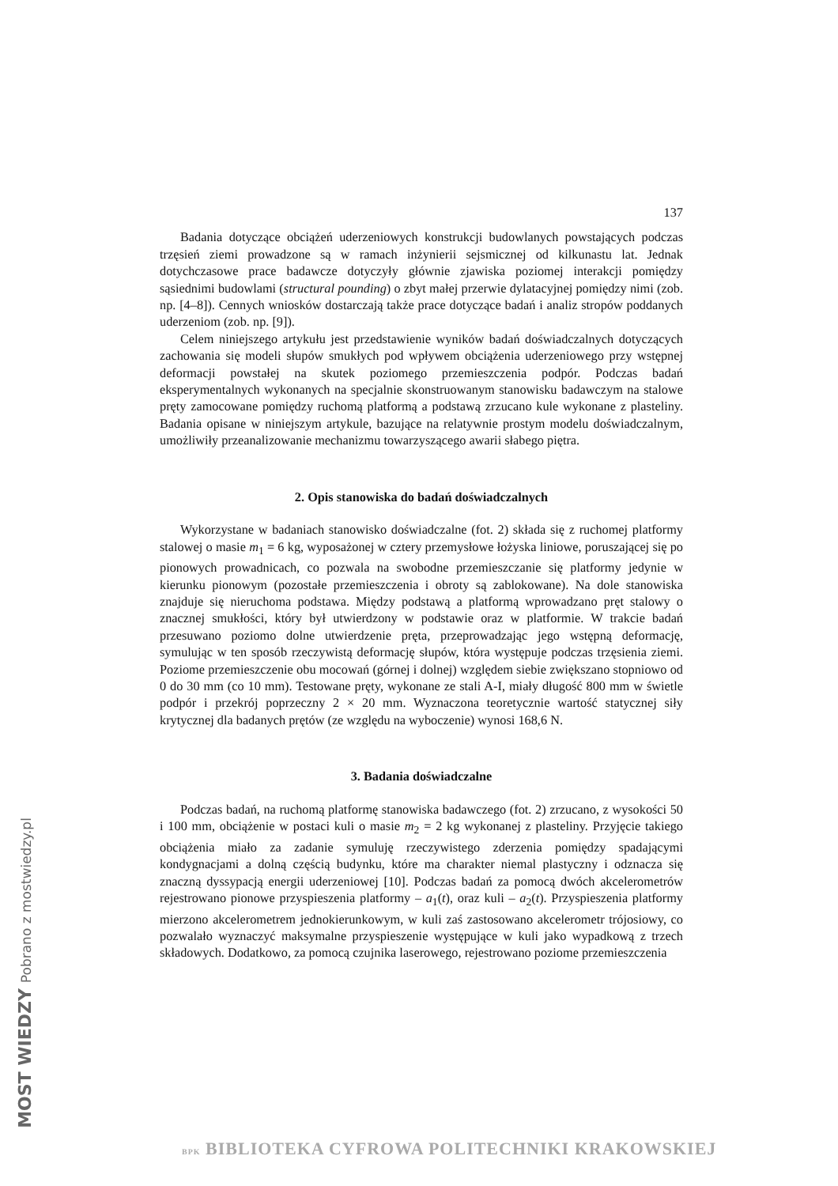MOST WIEDZY Pobrano z mostwiedzy.pl
137
Badania dotyczące obciążeń uderzeniowych konstrukcji budowlanych powstających podczas trzęsień ziemi prowadzone są w ramach inżynierii sejsmicznej od kilkunastu lat. Jednak dotychczasowe prace badawcze dotyczyły głównie zjawiska poziomej interakcji pomiędzy sąsiednimi budowlami (structural pounding) o zbyt małej przerwie dylatacyjnej pomiędzy nimi (zob. np. [4–8]). Cennych wniosków dostarczają także prace dotyczące badań i analiz stropów poddanych uderzeniom (zob. np. [9]).
Celem niniejszego artykułu jest przedstawienie wyników badań doświadczalnych dotyczących zachowania się modeli słupów smukłych pod wpływem obciążenia uderzeniowego przy wstępnej deformacji powstałej na skutek poziomego przemieszczenia podpór. Podczas badań eksperymentalnych wykonanych na specjalnie skonstruowanym stanowisku badawczym na stalowe pręty zamocowane pomiędzy ruchomą platformą a podstawą zrzucano kule wykonane z plasteliny. Badania opisane w niniejszym artykule, bazujące na relatywnie prostym modelu doświadczalnym, umożliwiły przeanalizowanie mechanizmu towarzyszącego awarii słabego piętra.
2. Opis stanowiska do badań doświadczalnych
Wykorzystane w badaniach stanowisko doświadczalne (fot. 2) składa się z ruchomej platformy stalowej o masie m<sub>1</sub> = 6 kg, wyposażonej w cztery przemysłowe łożyska liniowe, poruszającej się po pionowych prowadnicach, co pozwala na swobodne przemieszczanie się platformy jedynie w kierunku pionowym (pozostałe przemieszczenia i obroty są zablokowane). Na dole stanowiska znajduje się nieruchoma podstawa. Między podstawą a platformą wprowadzano pręt stalowy o znacznej smukłości, który był utwierdzony w podstawie oraz w platformie. W trakcie badań przesuwano poziomo dolne utwierdzenie pręta, przeprowadzając jego wstępną deformację, symulując w ten sposób rzeczywistą deformację słupów, która występuje podczas trzęsienia ziemi. Poziome przemieszczenie obu mocowań (górnej i dolnej) względem siebie zwiększano stopniowo od 0 do 30 mm (co 10 mm). Testowane pręty, wykonane ze stali A-I, miały długość 800 mm w świetle podpór i przekrój poprzeczny 2 × 20 mm. Wyznaczona teoretycznie wartość statycznej siły krytycznej dla badanych prętów (ze względu na wyboczenie) wynosi 168,6 N.
3. Badania doświadczalne
Podczas badań, na ruchomą platformę stanowiska badawczego (fot. 2) zrzucano, z wysokości 50 i 100 mm, obciążenie w postaci kuli o masie m<sub>2</sub> = 2 kg wykonanej z plasteliny. Przyjęcie takiego obciążenia miało za zadanie symuluję rzeczywistego zderzenia pomiędzy spadającymi kondygnacjami a dolną częścią budynku, które ma charakter niemal plastyczny i odznacza się znaczną dyssypacją energii uderzeniowej [10]. Podczas badań za pomocą dwóch akcelerometrów rejestrowano pionowe przyspieszenia platformy – a<sub>1</sub>(t), oraz kuli – a<sub>2</sub>(t). Przyspieszenia platformy mierzono akcelerometrem jednokierunkowym, w kuli zaś zastosowano akcelerometr trójosiowy, co pozwalało wyznaczyć maksymalne przyspieszenie występujące w kuli jako wypadkową z trzech składowych. Dodatkowo, za pomocą czujnika laserowego, rejestrowano poziome przemieszczenia
BPK BIBLIOTEKA CYFROWA POLITECHNIKI KRAKOWSKIEJ